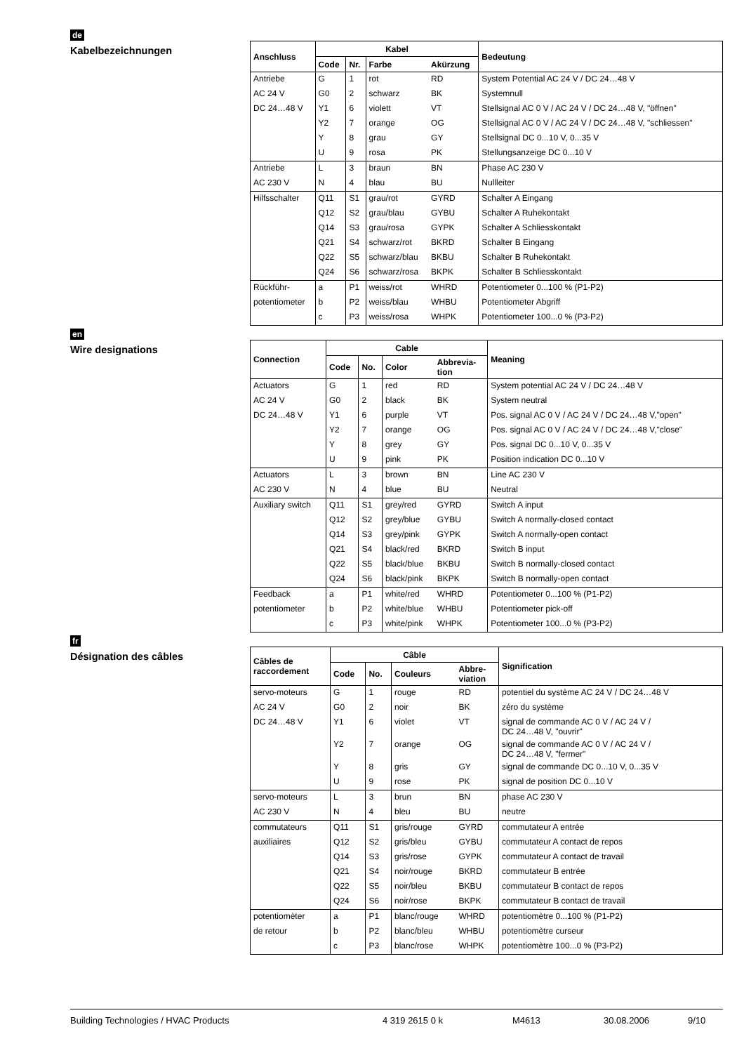de
Kabelbezeichnungen
| Anschluss | Kabel | | | | Bedeutung |
| --- | --- | --- | --- | --- | --- |
| | Code | Nr. | Farbe | Akürzung | |
| Antriebe | G | 1 | rot | RD | System Potential AC 24 V / DC 24…48 V |
| AC 24 V | G0 | 2 | schwarz | BK | Systemnull |
| DC 24…48 V | Y1 | 6 | violett | VT | Stellsignal AC 0 V / AC 24 V / DC 24…48 V, "öffnen" |
| | Y2 | 7 | orange | OG | Stellsignal AC 0 V / AC 24 V / DC 24…48 V, "schliessen" |
| | Y | 8 | grau | GY | Stellsignal DC 0...10 V, 0...35 V |
| | U | 9 | rosa | PK | Stellungsanzeige DC 0...10 V |
| Antriebe | L | 3 | braun | BN | Phase AC 230 V |
| AC 230 V | N | 4 | blau | BU | Nullleiter |
| Hilfsschalter | Q11 | S1 | grau/rot | GYRD | Schalter A Eingang |
| | Q12 | S2 | grau/blau | GYBU | Schalter A Ruhekontakt |
| | Q14 | S3 | grau/rosa | GYPK | Schalter A Schliesskontakt |
| | Q21 | S4 | schwarz/rot | BKRD | Schalter B Eingang |
| | Q22 | S5 | schwarz/blau | BKBU | Schalter B Ruhekontakt |
| | Q24 | S6 | schwarz/rosa | BKPK | Schalter B Schliesskontakt |
| Rückführ- | a | P1 | weiss/rot | WHRD | Potentiometer 0...100 % (P1-P2) |
| potentiometer | b | P2 | weiss/blau | WHBU | Potentiometer Abgriff |
| | c | P3 | weiss/rosa | WHPK | Potentiometer 100...0 % (P3-P2) |
en
Wire designations
| Connection | Cable | | | | Meaning |
| --- | --- | --- | --- | --- | --- |
| | Code | No. | Color | Abbrevia- tion | |
| Actuators | G | 1 | red | RD | System potential AC 24 V / DC 24…48 V |
| AC 24 V | G0 | 2 | black | BK | System neutral |
| DC 24…48 V | Y1 | 6 | purple | VT | Pos. signal AC 0 V / AC 24 V / DC 24…48 V,"open" |
| | Y2 | 7 | orange | OG | Pos. signal AC 0 V / AC 24 V / DC 24…48 V,"close" |
| | Y | 8 | grey | GY | Pos. signal DC 0...10 V, 0...35 V |
| | U | 9 | pink | PK | Position indication DC 0...10 V |
| Actuators | L | 3 | brown | BN | Line AC 230 V |
| AC 230 V | N | 4 | blue | BU | Neutral |
| Auxiliary switch | Q11 | S1 | grey/red | GYRD | Switch A input |
| | Q12 | S2 | grey/blue | GYBU | Switch A normally-closed contact |
| | Q14 | S3 | grey/pink | GYPK | Switch A normally-open contact |
| | Q21 | S4 | black/red | BKRD | Switch B input |
| | Q22 | S5 | black/blue | BKBU | Switch B normally-closed contact |
| | Q24 | S6 | black/pink | BKPK | Switch B normally-open contact |
| Feedback | a | P1 | white/red | WHRD | Potentiometer 0...100 % (P1-P2) |
| potentiometer | b | P2 | white/blue | WHBU | Potentiometer pick-off |
| | c | P3 | white/pink | WHPK | Potentiometer 100...0 % (P3-P2) |
fr
Désignation des câbles
| Câbles de raccordement | Câble | | | | Signification |
| --- | --- | --- | --- | --- | --- |
| | Code | No. | Couleurs | Abbre- viation | |
| servo-moteurs | G | 1 | rouge | RD | potentiel du système AC 24 V / DC 24…48 V |
| AC 24 V | G0 | 2 | noir | BK | zéro du système |
| DC 24…48 V | Y1 | 6 | violet | VT | signal de commande AC 0 V / AC 24 V / DC 24…48 V, "ouvrir" |
| | Y2 | 7 | orange | OG | signal de commande AC 0 V / AC 24 V / DC 24…48 V, "fermer" |
| | Y | 8 | gris | GY | signal de commande DC 0...10 V, 0...35 V |
| | U | 9 | rose | PK | signal de position DC 0...10 V |
| servo-moteurs | L | 3 | brun | BN | phase AC 230 V |
| AC 230 V | N | 4 | bleu | BU | neutre |
| commutateurs | Q11 | S1 | gris/rouge | GYRD | commutateur A entrée |
| auxiliaires | Q12 | S2 | gris/bleu | GYBU | commutateur A contact de repos |
| | Q14 | S3 | gris/rose | GYPK | commutateur A contact de travail |
| | Q21 | S4 | noir/rouge | BKRD | commutateur B entrée |
| | Q22 | S5 | noir/bleu | BKBU | commutateur B contact de repos |
| | Q24 | S6 | noir/rose | BKPK | commutateur B contact de travail |
| potentiomèter | a | P1 | blanc/rouge | WHRD | potentiomètre 0...100 % (P1-P2) |
| de retour | b | P2 | blanc/bleu | WHBU | potentiomètre curseur |
| | c | P3 | blanc/rose | WHPK | potentiomètre 100...0 % (P3-P2) |
Building Technologies / HVAC Products 4 319 2615 0 k M4613 30.08.2006 9/10